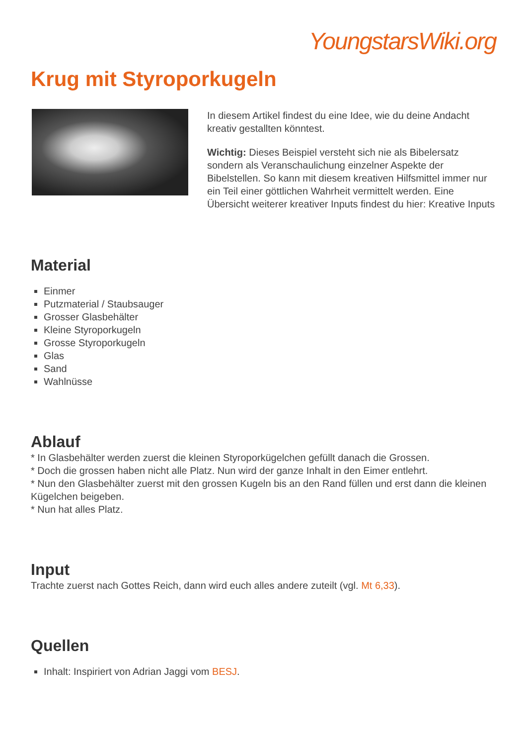YoungstarsWiki.org
Krug mit Styroporkugeln
In diesem Artikel findest du eine Idee, wie du deine Andacht kreativ gestallten könntest.
Wichtig: Dieses Beispiel versteht sich nie als Bibelersatz sondern als Veranschaulichung einzelner Aspekte der Bibelstellen. So kann mit diesem kreativen Hilfsmittel immer nur ein Teil einer göttlichen Wahrheit vermittelt werden. Eine Übersicht weiterer kreativer Inputs findest du hier: Kreative Inputs
Material
Einmer
Putzmaterial / Staubsauger
Grosser Glasbehälter
Kleine Styroporkugeln
Grosse Styroporkugeln
Glas
Sand
Wahlnüsse
Ablauf
* In Glasbehälter werden zuerst die kleinen Styroporkügelchen gefüllt danach die Grossen.
* Doch die grossen haben nicht alle Platz. Nun wird der ganze Inhalt in den Eimer entlehrt.
* Nun den Glasbehälter zuerst mit den grossen Kugeln bis an den Rand füllen und erst dann die kleinen Kügelchen beigeben.
* Nun hat alles Platz.
Input
Trachte zuerst nach Gottes Reich, dann wird euch alles andere zuteilt (vgl. Mt 6,33).
Quellen
Inhalt: Inspiriert von Adrian Jaggi vom BESJ.